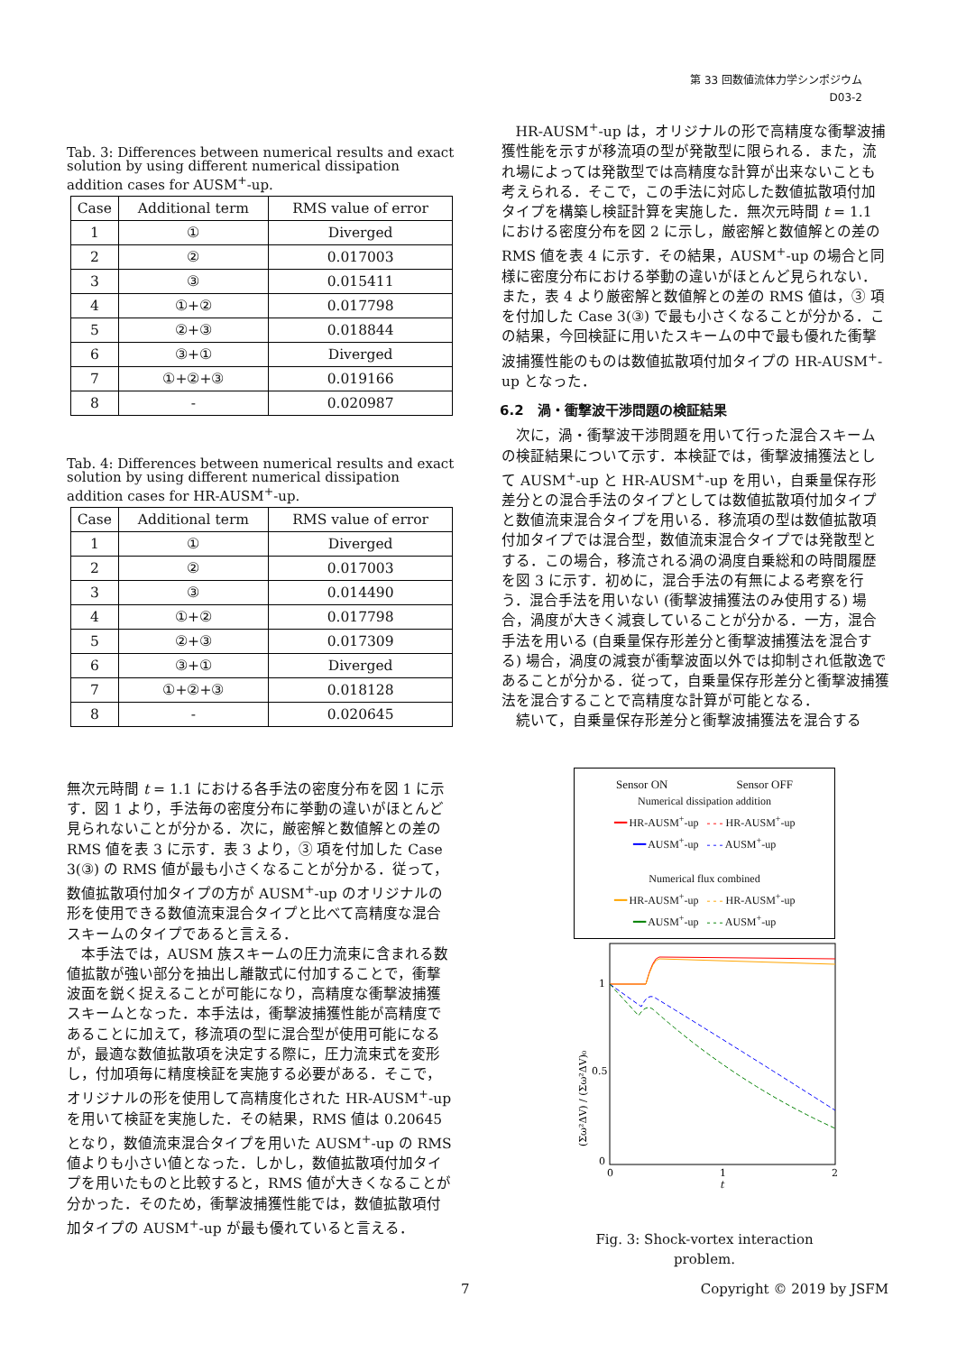第 33 回数値流体力学シンポジウム
D03-2
Tab. 3: Differences between numerical results and exact solution by using different numerical dissipation addition cases for AUSM<sup>+</sup>-up.
| Case | Additional term | RMS value of error |
| --- | --- | --- |
| 1 | ① | Diverged |
| 2 | ② | 0.017003 |
| 3 | ③ | 0.015411 |
| 4 | ①+② | 0.017798 |
| 5 | ②+③ | 0.018844 |
| 6 | ③+① | Diverged |
| 7 | ①+②+③ | 0.019166 |
| 8 | - | 0.020987 |
Tab. 4: Differences between numerical results and exact solution by using different numerical dissipation addition cases for HR-AUSM<sup>+</sup>-up.
| Case | Additional term | RMS value of error |
| --- | --- | --- |
| 1 | ① | Diverged |
| 2 | ② | 0.017003 |
| 3 | ③ | 0.014490 |
| 4 | ①+② | 0.017798 |
| 5 | ②+③ | 0.017309 |
| 6 | ③+① | Diverged |
| 7 | ①+②+③ | 0.018128 |
| 8 | - | 0.020645 |
無次元時間 t = 1.1 における各手法の密度分布を図 1 に示す．図 1 より，手法毎の密度分布に挙動の違いがほとんど見られないことが分かる．次に，厳密解と数値解との差の RMS 値を表 3 に示す．表 3 より，③ 項を付加した Case 3(③) の RMS 値が最も小さくなることが分かる．従って，数値拡散項付加タイプの方が AUSM<sup>+</sup>-up のオリジナルの形を使用できる数値流束混合タイプと比べて高精度な混合スキームのタイプであると言える．
本手法では，AUSM 族スキームの圧力流束に含まれる数値拡散が強い部分を抽出し離散式に付加することで，衝撃波面を鋭く捉えることが可能になり，高精度な衝撃波捕獲スキームとなった．本手法は，衝撃波捕獲性能が高精度であることに加えて，移流項の型に混合型が使用可能になるが，最適な数値拡散項を決定する際に，圧力流束式を変形し，付加項毎に精度検証を実施する必要がある．そこで，オリジナルの形を使用して高精度化された HR-AUSM<sup>+</sup>-up を用いて検証を実施した．その結果，RMS 値は 0.20645 となり，数値流束混合タイプを用いた AUSM<sup>+</sup>-up の RMS 値よりも小さい値となった．しかし，数値拡散項付加タイプを用いたものと比較すると，RMS 値が大きくなることが分かった．そのため，衝撃波捕獲性能では，数値拡散項付加タイプの AUSM<sup>+</sup>-up が最も優れていると言える．
HR-AUSM<sup>+</sup>-up は，オリジナルの形で高精度な衝撃波捕獲性能を示すが移流項の型が発散型に限られる．また，流れ場によっては発散型では高精度な計算が出来ないことも考えられる．そこで，この手法に対応した数値拡散項付加タイプを構築し検証計算を実施した．無次元時間 t = 1.1 における密度分布を図 2 に示し，厳密解と数値解との差の RMS 値を表 4 に示す．その結果，AUSM<sup>+</sup>-up の場合と同様に密度分布における挙動の違いがほとんど見られない．また，表 4 より厳密解と数値解との差の RMS 値は，③ 項を付加した Case 3(③) で最も小さくなることが分かる．この結果，今回検証に用いたスキームの中で最も優れた衝撃波捕獲性能のものは数値拡散項付加タイプの HR-AUSM<sup>+</sup>-up となった．
6.2　渦・衝撃波干渉問題の検証結果
次に，渦・衝撃波干渉問題を用いて行った混合スキームの検証結果について示す．本検証では，衝撃波捕獲法として AUSM<sup>+</sup>-up と HR-AUSM<sup>+</sup>-up を用い，自乗量保存形差分との混合手法のタイプとしては数値拡散項付加タイプと数値流束混合タイプを用いる．移流項の型は数値拡散項付加タイプでは混合型，数値流束混合タイプでは発散型とする．この場合，移流される渦の渦度自乗総和の時間履歴を図 3 に示す．初めに，混合手法の有無による考察を行う．混合手法を用いない (衝撃波捕獲法のみ使用する) 場合，渦度が大きく減衰していることが分かる．一方，混合手法を用いる (自乗量保存形差分と衝撃波捕獲法を混合する) 場合，渦度の減衰が衝撃波面以外では抑制され低散逸であることが分かる．従って，自乗量保存形差分と衝撃波捕獲法を混合することで高精度な計算が可能となる．
続いて，自乗量保存形差分と衝撃波捕獲法を混合する
Sensor ON Sensor OFF
Numerical dissipation addition
━━ HR-AUSM<sup>+</sup>-up - - - HR-AUSM<sup>+</sup>-up
━━ AUSM<sup>+</sup>-up - - - AUSM<sup>+</sup>-up
Numerical flux combined
━━ HR-AUSM<sup>+</sup>-up - - - HR-AUSM<sup>+</sup>-up
━━ AUSM<sup>+</sup>-up - - - AUSM<sup>+</sup>-up
(Σω²ΔV) / (Σω²ΔV)₀
1
0.5
0
0
1
2
t
Fig. 3: Shock-vortex interaction problem.
7 Copyright © 2019 by JSFM